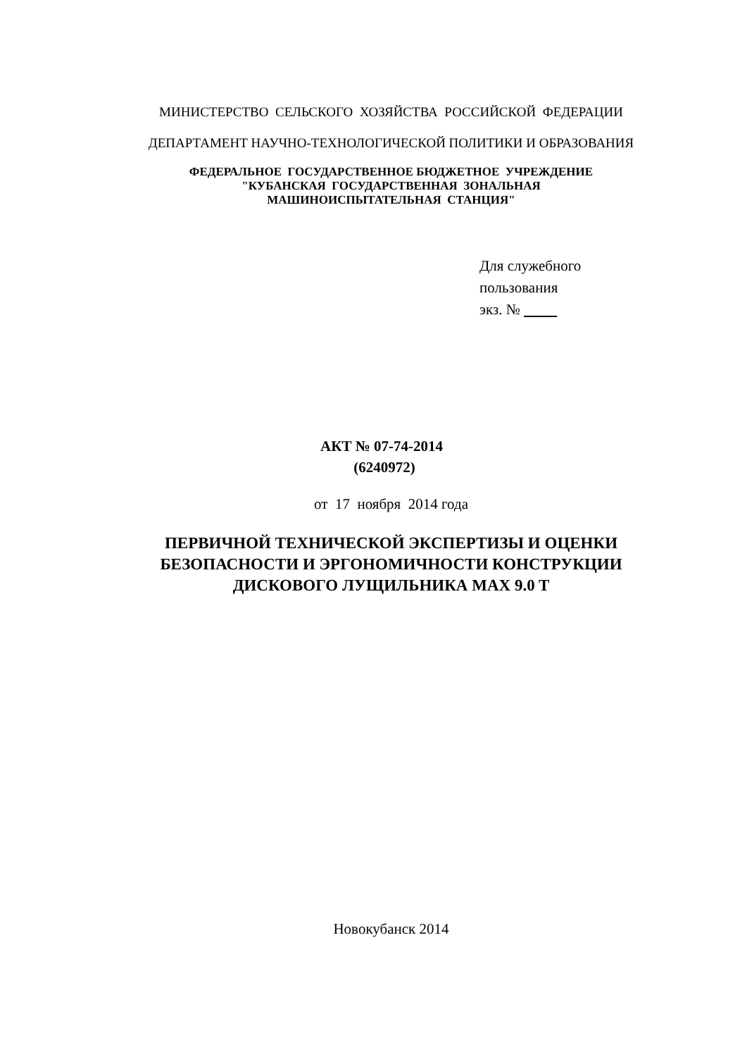МИНИСТЕРСТВО СЕЛЬСКОГО ХОЗЯЙСТВА РОССИЙСКОЙ ФЕДЕРАЦИИ
ДЕПАРТАМЕНТ НАУЧНО-ТЕХНОЛОГИЧЕСКОЙ ПОЛИТИКИ И ОБРАЗОВАНИЯ
ФЕДЕРАЛЬНОЕ ГОСУДАРСТВЕННОЕ БЮДЖЕТНОЕ УЧРЕЖДЕНИЕ
"КУБАНСКАЯ ГОСУДАРСТВЕННАЯ ЗОНАЛЬНАЯ
МАШИНОИСПЫТАТЕЛЬНАЯ СТАНЦИЯ"
Для служебного
пользования
экз. №
АКТ № 07-74-2014
(6240972)
от 17 ноября 2014 года
ПЕРВИЧНОЙ ТЕХНИЧЕСКОЙ ЭКСПЕРТИЗЫ И ОЦЕНКИ
БЕЗОПАСНОСТИ И ЭРГОНОМИЧНОСТИ КОНСТРУКЦИИ
ДИСКОВОГО ЛУЩИЛЬНИКА MAX 9.0 T
Новокубанск 2014